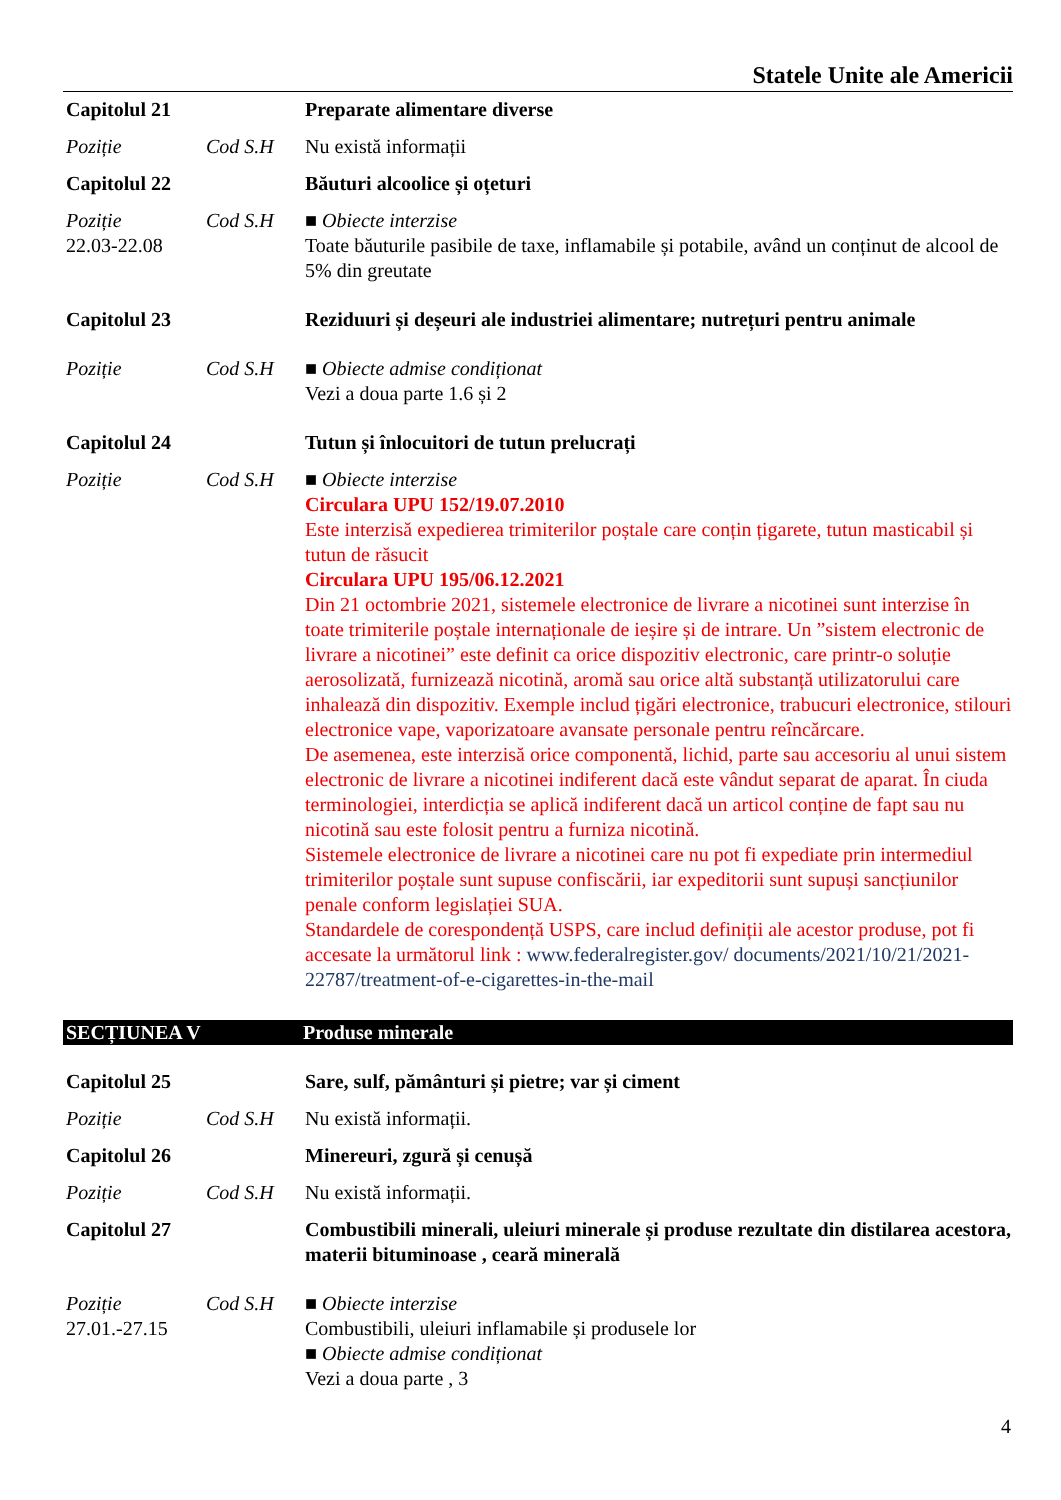Statele Unite ale Americii
Capitolul 21
Preparate alimentare diverse
Poziție Cod S.H Nu există informații
Capitolul 22
Băuturi alcoolice și oțeturi
Poziție
22.03-22.08
Cod S.H ■ Obiecte interzise
Toate băuturile pasibile de taxe, inflamabile și potabile, având un conținut de alcool de 5% din greutate
Capitolul 23
Reziduuri și deșeuri ale industriei alimentare; nutrețuri pentru animale
Poziție Cod S.H ■ Obiecte admise condiționat
Vezi a doua parte 1.6 și 2
Capitolul 24
Tutun și înlocuitori de tutun prelucrați
Poziție Cod S.H ■ Obiecte interzise
Circulara UPU 152/19.07.2010
Este interzisă expedierea trimiterilor poștale care conțin țigarete, tutun masticabil și tutun de răsucit
Circulara UPU 195/06.12.2021
Din 21 octombrie 2021, sistemele electronice de livrare a nicotinei sunt interzise în toate trimiterile poștale internaționale de ieșire și de intrare. Un ”sistem electronic de livrare a nicotinei” este definit ca orice dispozitiv electronic, care printr-o soluție aerosolizată, furnizează nicotină, aromă sau orice altă substanță utilizatorului care inhalează din dispozitiv. Exemple includ țigări electronice, trabucuri electronice, stilouri electronice vape, vaporizatoare avansate personale pentru reîncărcare.
De asemenea, este interzisă orice componentă, lichid, parte sau accesoriu al unui sistem electronic de livrare a nicotinei indiferent dacă este vândut separat de aparat. În ciuda terminologiei, interdicția se aplică indiferent dacă un articol conține de fapt sau nu nicotină sau este folosit pentru a furniza nicotină.
Sistemele electronice de livrare a nicotinei care nu pot fi expediate prin intermediul trimiterilor poștale sunt supuse confiscării, iar expeditorii sunt supuși sancțiunilor penale conform legislației SUA.
Standardele de corespondență USPS, care includ definiții ale acestor produse, pot fi accesate la următorul link : www.federalregister.gov/ documents/2021/10/21/2021-22787/treatment-of-e-cigarettes-in-the-mail
SECȚIUNEA V Produse minerale
Capitolul 25
Sare, sulf, pământuri și pietre; var și ciment
Poziție Cod S.H Nu există informații.
Capitolul 26
Minereuri, zgură și cenușă
Poziție Cod S.H Nu există informații.
Capitolul 27
Combustibili minerali, uleiuri minerale și produse rezultate din distilarea acestora, materii bituminoase , ceară minerală
Poziție
27.01.-27.15
Cod S.H ■ Obiecte interzise
Combustibili, uleiuri inflamabile și produsele lor
■ Obiecte admise condiționat
Vezi a doua parte , 3
4